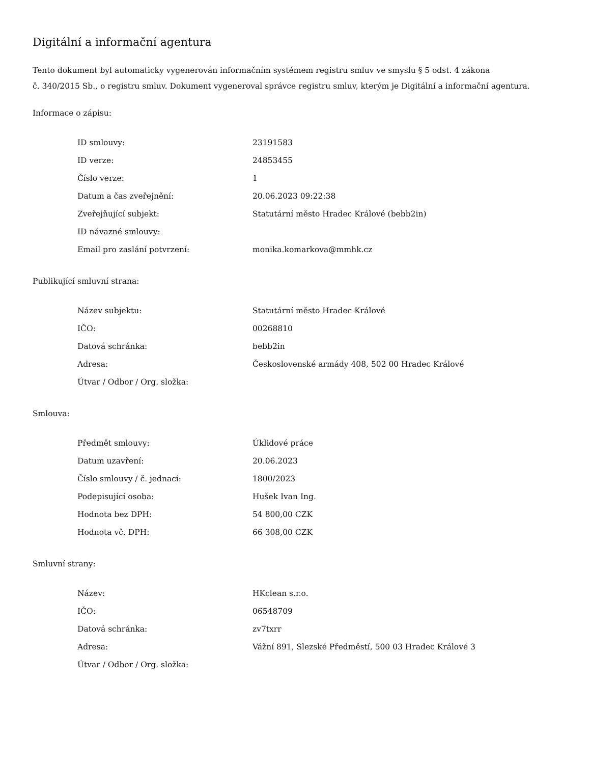Digitální a informační agentura
Tento dokument byl automaticky vygenerován informačním systémem registru smluv ve smyslu § 5 odst. 4 zákona
č. 340/2015 Sb., o registru smluv. Dokument vygeneroval správce registru smluv, kterým je Digitální a informační agentura.
Informace o zápisu:
| ID smlouvy: | 23191583 |
| ID verze: | 24853455 |
| Číslo verze: | 1 |
| Datum a čas zveřejnění: | 20.06.2023 09:22:38 |
| Zveřejňující subjekt: | Statutární město Hradec Králové (bebb2in) |
| ID návazné smlouvy: | |
| Email pro zaslání potvrzení: | monika.komarkova@mmhk.cz |
Publikující smluvní strana:
| Název subjektu: | Statutární město Hradec Králové |
| IČO: | 00268810 |
| Datová schránka: | bebb2in |
| Adresa: | Československé armády 408, 502 00 Hradec Králové |
| Útvar / Odbor / Org. složka: | |
Smlouva:
| Předmět smlouvy: | Úklidové práce |
| Datum uzavření: | 20.06.2023 |
| Číslo smlouvy / č. jednací: | 1800/2023 |
| Podepisující osoba: | Hušek Ivan Ing. |
| Hodnota bez DPH: | 54 800,00 CZK |
| Hodnota vč. DPH: | 66 308,00 CZK |
Smluvní strany:
| Název: | HKclean s.r.o. |
| IČO: | 06548709 |
| Datová schránka: | zv7txrr |
| Adresa: | Vážní 891, Slezské Předměstí, 500 03 Hradec Králové 3 |
| Útvar / Odbor / Org. složka: | |